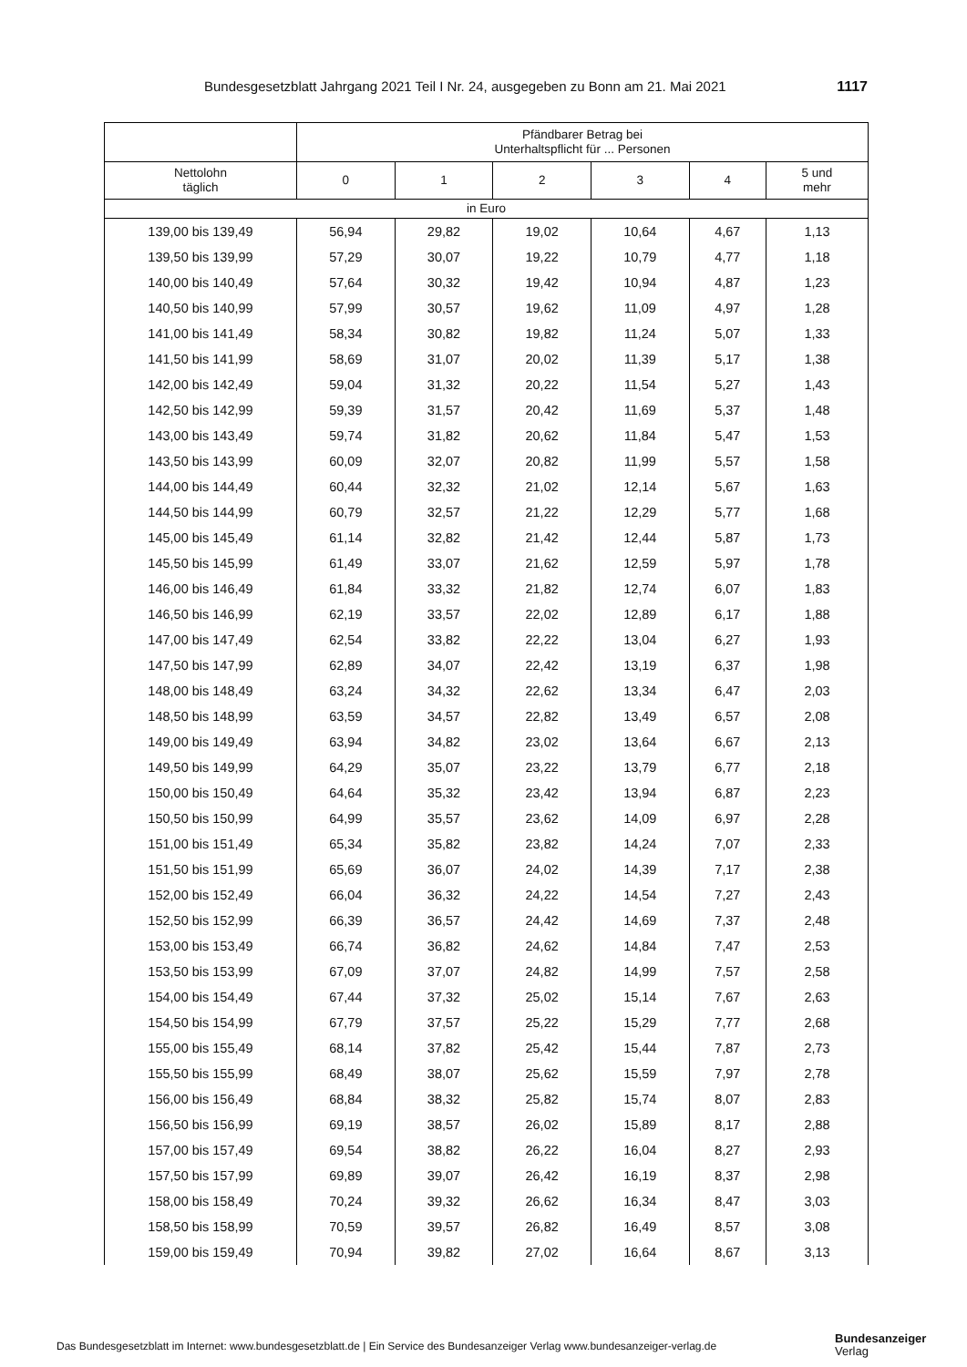Bundesgesetzblatt Jahrgang 2021 Teil I Nr. 24, ausgegeben zu Bonn am 21. Mai 2021 1117
| | Pfändbarer Betrag bei Unterhaltspflicht für ... Personen | | | | | |
| --- | --- | --- | --- | --- | --- | --- |
| Nettolohn täglich | 0 | 1 | 2 | 3 | 4 | 5 und mehr |
| in Euro | | | | | | |
| 139,00 bis 139,49 | 56,94 | 29,82 | 19,02 | 10,64 | 4,67 | 1,13 |
| 139,50 bis 139,99 | 57,29 | 30,07 | 19,22 | 10,79 | 4,77 | 1,18 |
| 140,00 bis 140,49 | 57,64 | 30,32 | 19,42 | 10,94 | 4,87 | 1,23 |
| 140,50 bis 140,99 | 57,99 | 30,57 | 19,62 | 11,09 | 4,97 | 1,28 |
| 141,00 bis 141,49 | 58,34 | 30,82 | 19,82 | 11,24 | 5,07 | 1,33 |
| 141,50 bis 141,99 | 58,69 | 31,07 | 20,02 | 11,39 | 5,17 | 1,38 |
| 142,00 bis 142,49 | 59,04 | 31,32 | 20,22 | 11,54 | 5,27 | 1,43 |
| 142,50 bis 142,99 | 59,39 | 31,57 | 20,42 | 11,69 | 5,37 | 1,48 |
| 143,00 bis 143,49 | 59,74 | 31,82 | 20,62 | 11,84 | 5,47 | 1,53 |
| 143,50 bis 143,99 | 60,09 | 32,07 | 20,82 | 11,99 | 5,57 | 1,58 |
| 144,00 bis 144,49 | 60,44 | 32,32 | 21,02 | 12,14 | 5,67 | 1,63 |
| 144,50 bis 144,99 | 60,79 | 32,57 | 21,22 | 12,29 | 5,77 | 1,68 |
| 145,00 bis 145,49 | 61,14 | 32,82 | 21,42 | 12,44 | 5,87 | 1,73 |
| 145,50 bis 145,99 | 61,49 | 33,07 | 21,62 | 12,59 | 5,97 | 1,78 |
| 146,00 bis 146,49 | 61,84 | 33,32 | 21,82 | 12,74 | 6,07 | 1,83 |
| 146,50 bis 146,99 | 62,19 | 33,57 | 22,02 | 12,89 | 6,17 | 1,88 |
| 147,00 bis 147,49 | 62,54 | 33,82 | 22,22 | 13,04 | 6,27 | 1,93 |
| 147,50 bis 147,99 | 62,89 | 34,07 | 22,42 | 13,19 | 6,37 | 1,98 |
| 148,00 bis 148,49 | 63,24 | 34,32 | 22,62 | 13,34 | 6,47 | 2,03 |
| 148,50 bis 148,99 | 63,59 | 34,57 | 22,82 | 13,49 | 6,57 | 2,08 |
| 149,00 bis 149,49 | 63,94 | 34,82 | 23,02 | 13,64 | 6,67 | 2,13 |
| 149,50 bis 149,99 | 64,29 | 35,07 | 23,22 | 13,79 | 6,77 | 2,18 |
| 150,00 bis 150,49 | 64,64 | 35,32 | 23,42 | 13,94 | 6,87 | 2,23 |
| 150,50 bis 150,99 | 64,99 | 35,57 | 23,62 | 14,09 | 6,97 | 2,28 |
| 151,00 bis 151,49 | 65,34 | 35,82 | 23,82 | 14,24 | 7,07 | 2,33 |
| 151,50 bis 151,99 | 65,69 | 36,07 | 24,02 | 14,39 | 7,17 | 2,38 |
| 152,00 bis 152,49 | 66,04 | 36,32 | 24,22 | 14,54 | 7,27 | 2,43 |
| 152,50 bis 152,99 | 66,39 | 36,57 | 24,42 | 14,69 | 7,37 | 2,48 |
| 153,00 bis 153,49 | 66,74 | 36,82 | 24,62 | 14,84 | 7,47 | 2,53 |
| 153,50 bis 153,99 | 67,09 | 37,07 | 24,82 | 14,99 | 7,57 | 2,58 |
| 154,00 bis 154,49 | 67,44 | 37,32 | 25,02 | 15,14 | 7,67 | 2,63 |
| 154,50 bis 154,99 | 67,79 | 37,57 | 25,22 | 15,29 | 7,77 | 2,68 |
| 155,00 bis 155,49 | 68,14 | 37,82 | 25,42 | 15,44 | 7,87 | 2,73 |
| 155,50 bis 155,99 | 68,49 | 38,07 | 25,62 | 15,59 | 7,97 | 2,78 |
| 156,00 bis 156,49 | 68,84 | 38,32 | 25,82 | 15,74 | 8,07 | 2,83 |
| 156,50 bis 156,99 | 69,19 | 38,57 | 26,02 | 15,89 | 8,17 | 2,88 |
| 157,00 bis 157,49 | 69,54 | 38,82 | 26,22 | 16,04 | 8,27 | 2,93 |
| 157,50 bis 157,99 | 69,89 | 39,07 | 26,42 | 16,19 | 8,37 | 2,98 |
| 158,00 bis 158,49 | 70,24 | 39,32 | 26,62 | 16,34 | 8,47 | 3,03 |
| 158,50 bis 158,99 | 70,59 | 39,57 | 26,82 | 16,49 | 8,57 | 3,08 |
| 159,00 bis 159,49 | 70,94 | 39,82 | 27,02 | 16,64 | 8,67 | 3,13 |
Das Bundesgesetzblatt im Internet: www.bundesgesetzblatt.de | Ein Service des Bundesanzeiger Verlag www.bundesanzeiger-verlag.de
Bundesanzeiger
Verlag